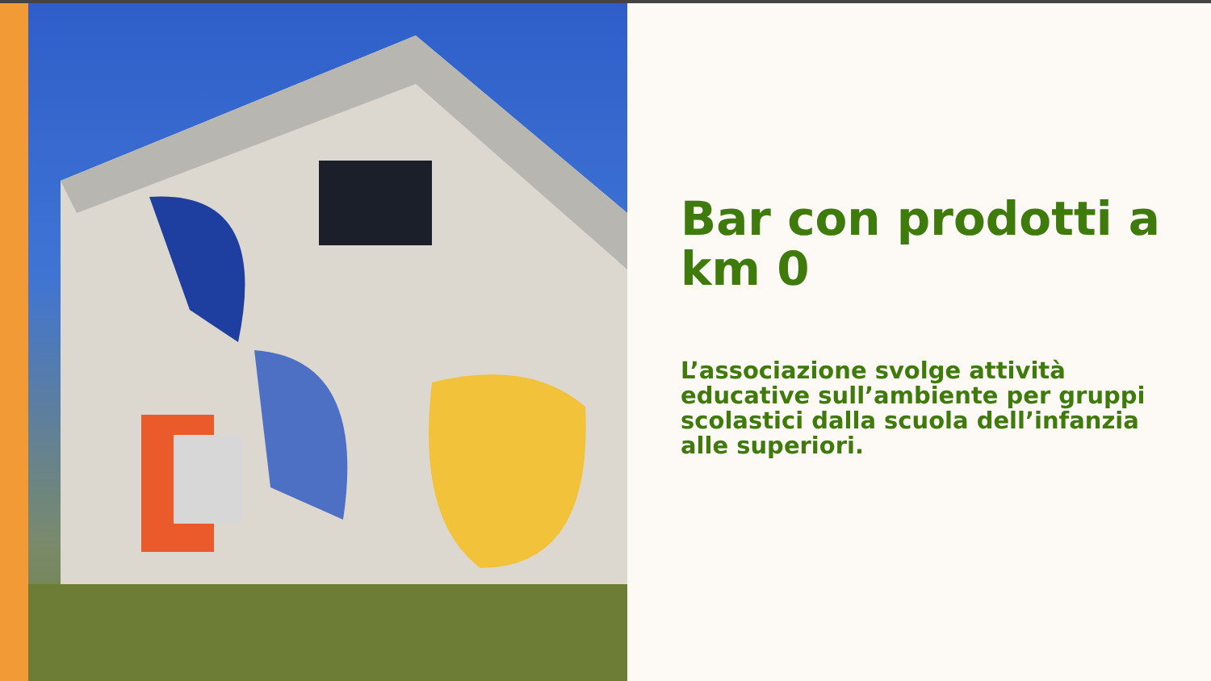Bar con prodotti a km 0
L’associazione svolge attività educative sull’ambiente per gruppi scolastici dalla scuola dell’infanzia alle superiori.